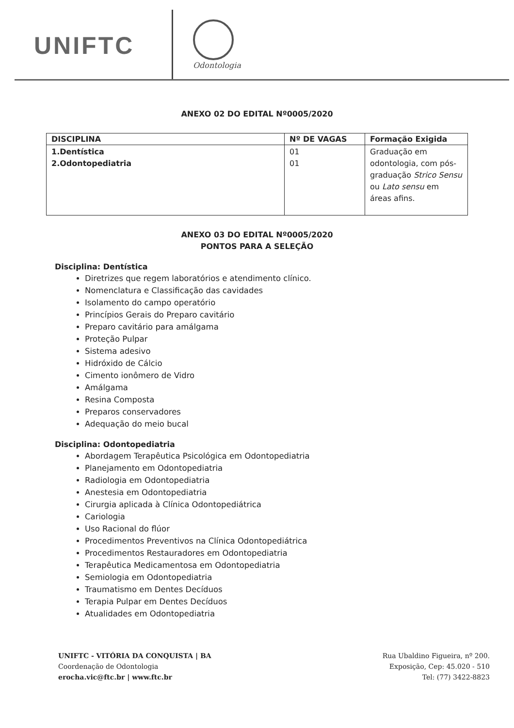UNIFTC
Odontologia
ANEXO 02 DO EDITAL Nº0005/2020
| DISCIPLINA | Nº DE VAGAS | Formação Exigida |
| --- | --- | --- |
| 1.Dentística 2.Odontopediatria | 01 01 | Graduação em odontologia, com pós-graduação Strico Sensu ou Lato sensu em áreas afins. |
ANEXO 03 DO EDITAL Nº0005/2020
PONTOS PARA A SELEÇÃO
Disciplina: Dentística
Diretrizes que regem laboratórios e atendimento clínico.
Nomenclatura e Classificação das cavidades
Isolamento do campo operatório
Princípios Gerais do Preparo cavitário
Preparo cavitário para amálgama
Proteção Pulpar
Sistema adesivo
Hidróxido de Cálcio
Cimento ionômero de Vidro
Amálgama
Resina Composta
Preparos conservadores
Adequação do meio bucal
Disciplina: Odontopediatria
Abordagem Terapêutica Psicológica em Odontopediatria
Planejamento em Odontopediatria
Radiologia em Odontopediatria
Anestesia em Odontopediatria
Cirurgia aplicada à Clínica Odontopediátrica
Cariologia
Uso Racional do flúor
Procedimentos Preventivos na Clínica Odontopediátrica
Procedimentos Restauradores em Odontopediatria
Terapêutica Medicamentosa em Odontopediatria
Semiologia em Odontopediatria
Traumatismo em Dentes Decíduos
Terapia Pulpar em Dentes Decíduos
Atualidades em Odontopediatria
UNIFTC - VITÓRIA DA CONQUISTA | BA
Coordenação de Odontologia
erocha.vic@ftc.br | www.ftc.br
Rua Ubaldino Figueira, nº 200.
Exposição, Cep: 45.020 - 510
Tel: (77) 3422-8823